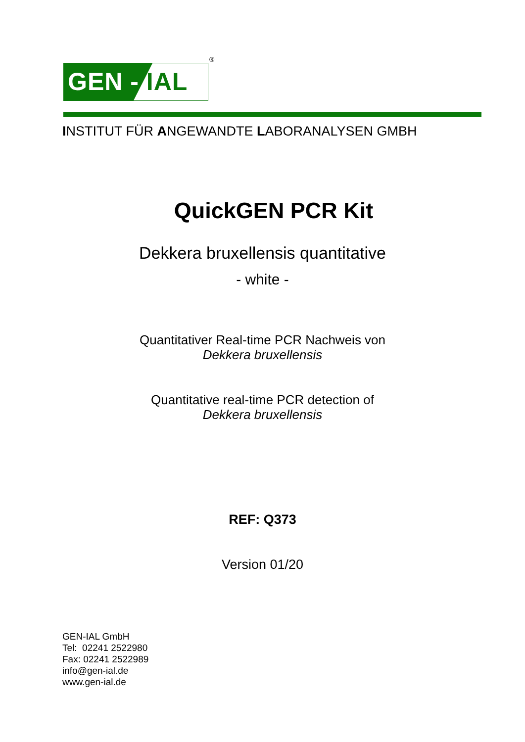GEN - IAL
®
INSTITUT FÜR ANGEWANDTE LABORANALYSEN GMBH
QuickGEN PCR Kit
Dekkera bruxellensis quantitative
- white -
Quantitativer Real-time PCR Nachweis von
Dekkera bruxellensis
Quantitative real-time PCR detection of
Dekkera bruxellensis
REF: Q373
Version 01/20
GEN-IAL GmbH
Tel: 02241 2522980
Fax: 02241 2522989
info@gen-ial.de
www.gen-ial.de